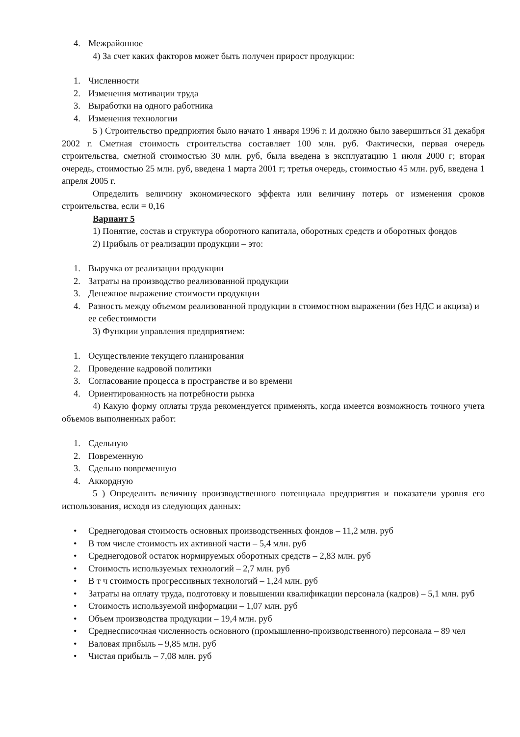4. Межрайонное
4) За счет каких факторов может быть получен прирост продукции:
1. Численности
2. Изменения мотивации труда
3. Выработки на одного работника
4. Изменения технологии
5 ) Строительство предприятия было начато 1 января 1996 г. И должно было завершиться 31 декабря 2002 г. Сметная стоимость строительства составляет 100 млн. руб. Фактически, первая очередь строительства, сметной стоимостью 30 млн. руб, была введена в эксплуатацию 1 июля 2000 г; вторая очередь, стоимостью 25 млн. руб, введена 1 марта 2001 г; третья очередь, стоимостью 45 млн. руб, введена 1 апреля 2005 г.
Определить величину экономического эффекта или величину потерь от изменения сроков строительства, если = 0,16
Вариант 5
1) Понятие, состав и структура оборотного капитала, оборотных средств и оборотных фондов
2) Прибыль от реализации продукции – это:
1. Выручка от реализации продукции
2. Затраты на производство реализованной продукции
3. Денежное выражение стоимости продукции
4. Разность между объемом реализованной продукции в стоимостном выражении (без НДС и акциза) и ее себестоимости
3) Функции управления предприятием:
1. Осуществление текущего планирования
2. Проведение кадровой политики
3. Согласование процесса в пространстве и во времени
4. Ориентированность на потребности рынка
4) Какую форму оплаты труда рекомендуется применять, когда имеется возможность точного учета объемов выполненных работ:
1. Сдельную
2. Повременную
3. Сдельно повременную
4. Аккордную
5 ) Определить величину производственного потенциала предприятия и показатели уровня его использования, исходя из следующих данных:
• Среднегодовая стоимость основных производственных фондов – 11,2 млн. руб
• В том числе стоимость их активной части – 5,4 млн. руб
• Среднегодовой остаток нормируемых оборотных средств – 2,83 млн. руб
• Стоимость используемых технологий – 2,7 млн. руб
• В т ч стоимость прогрессивных технологий – 1,24 млн. руб
• Затраты на оплату труда, подготовку и повышении квалификации персонала (кадров) – 5,1 млн. руб
• Стоимость используемой информации – 1,07 млн. руб
• Объем производства продукции – 19,4 млн. руб
• Среднесписочная численность основного (промышленно-производственного) персонала – 89 чел
• Валовая прибыль – 9,85 млн. руб
• Чистая прибыль – 7,08 млн. руб